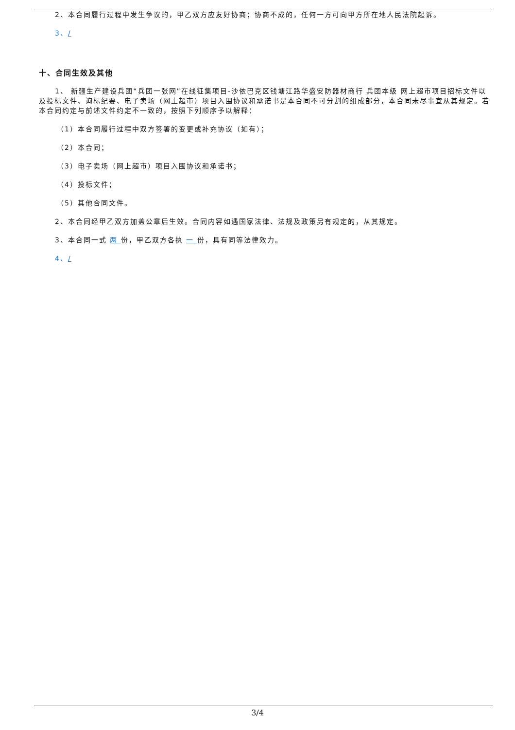2、本合同履行过程中发生争议的，甲乙双方应友好协商；协商不成的，任何一方可向甲方所在地人民法院起诉。
3、/
十、合同生效及其他
1、 新疆生产建设兵团“兵团一张网”在线征集项目-沙依巴克区钱塘江路华盛安防器材商行 兵团本级 网上超市项目招标文件以及投标文件、询标纪要、电子卖场（网上超市）项目入围协议和承诺书是本合同不可分割的组成部分，本合同未尽事宜从其规定。若本合同约定与前述文件约定不一致的，按照下列顺序予以解释：
（1）本合同履行过程中双方签署的变更或补充协议（如有）；
（2）本合同；
（3）电子卖场（网上超市）项目入围协议和承诺书；
（4）投标文件；
（5）其他合同文件。
2、本合同经甲乙双方加盖公章后生效。合同内容如遇国家法律、法规及政策另有规定的，从其规定。
3、本合同一式 两 份，甲乙双方各执 一 份，具有同等法律效力。
4、/
3/4